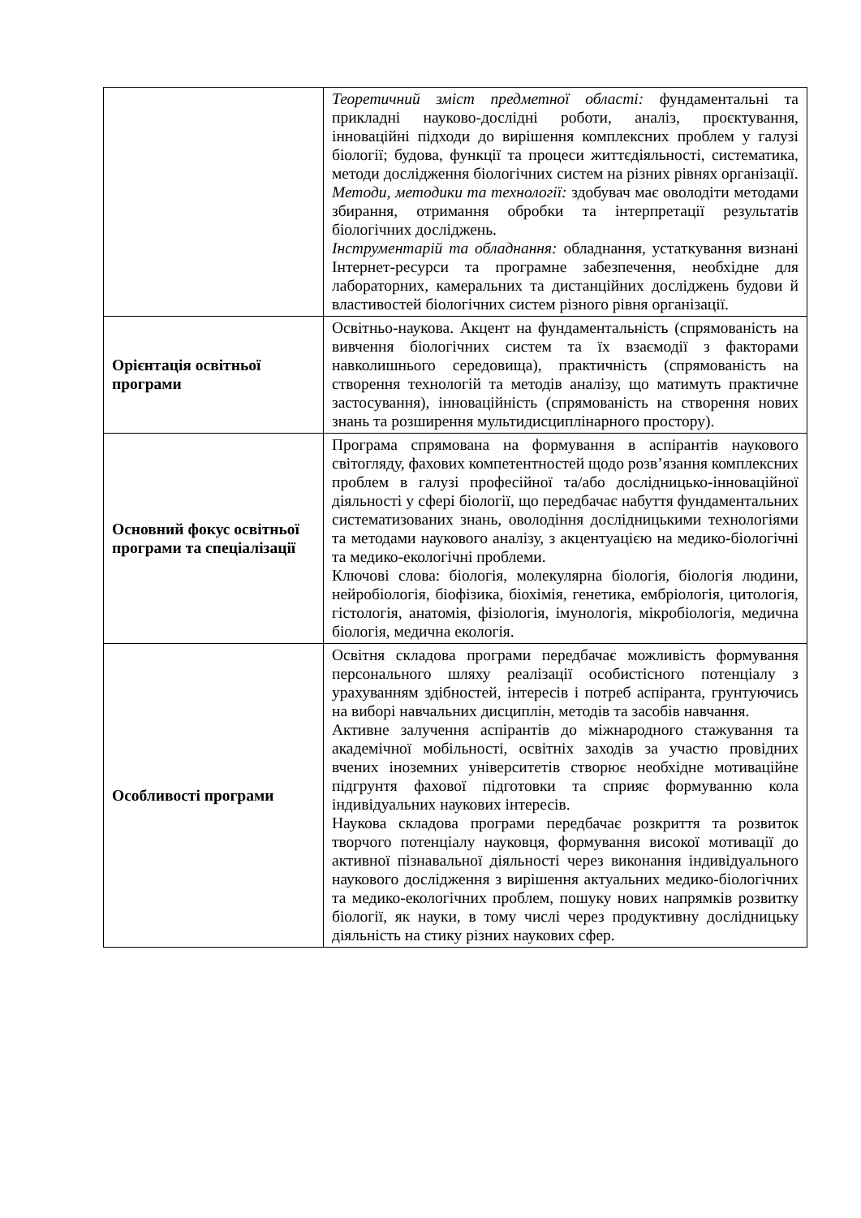| | Теоретичний зміст предметної області: фундаментальні та прикладні науково-дослідні роботи, аналіз, проєктування, інноваційні підходи до вирішення комплексних проблем у галузі біології; будова, функції та процеси життєдіяльності, систематика, методи дослідження біологічних систем на різних рівнях організації. Методи, методики та технології: здобувач має оволодіти методами збирання, отримання обробки та інтерпретації результатів біологічних досліджень. Інструментарій та обладнання: обладнання, устаткування визнані Інтернет-ресурси та програмне забезпечення, необхідне для лабораторних, камеральних та дистанційних досліджень будови й властивостей біологічних систем різного рівня організації. |
| Орієнтація освітньої програми | Освітньо-наукова. Акцент на фундаментальність (спрямованість на вивчення біологічних систем та їх взаємодії з факторами навколишнього середовища), практичність (спрямованість на створення технологій та методів аналізу, що матимуть практичне застосування), інноваційність (спрямованість на створення нових знань та розширення мультидисциплінарного простору). |
| Основний фокус освітньої програми та спеціалізації | Програма спрямована на формування в аспірантів наукового світогляду, фахових компетентностей щодо розв’язання комплексних проблем в галузі професійної та/або дослідницько-інноваційної діяльності у сфері біології, що передбачає набуття фундаментальних систематизованих знань, оволодіння дослідницькими технологіями та методами наукового аналізу, з акцентуацією на медико-біологічні та медико-екологічні проблеми. Ключові слова: біологія, молекулярна біологія, біологія людини, нейробіологія, біофізика, біохімія, генетика, ембріологія, цитологія, гістологія, анатомія, фізіологія, імунологія, мікробіологія, медична біологія, медична екологія. |
| Особливості програми | Освітня складова програми передбачає можливість формування персонального шляху реалізації особистісного потенціалу з урахуванням здібностей, інтересів і потреб аспіранта, грунтуючись на виборі навчальних дисциплін, методів та засобів навчання. Активне залучення аспірантів до міжнародного стажування та академічної мобільності, освітніх заходів за участю провідних вчених іноземних університетів створює необхідне мотиваційне підгрунтя фахової підготовки та сприяє формуванню кола індивідуальних наукових інтересів. Наукова складова програми передбачає розкриття та розвиток творчого потенціалу науковця, формування високої мотивації до активної пізнавальної діяльності через виконання індивідуального наукового дослідження з вирішення актуальних медико-біологічних та медико-екологічних проблем, пошуку нових напрямків розвитку біології, як науки, в тому числі через продуктивну дослідницьку діяльність на стику різних наукових сфер. |